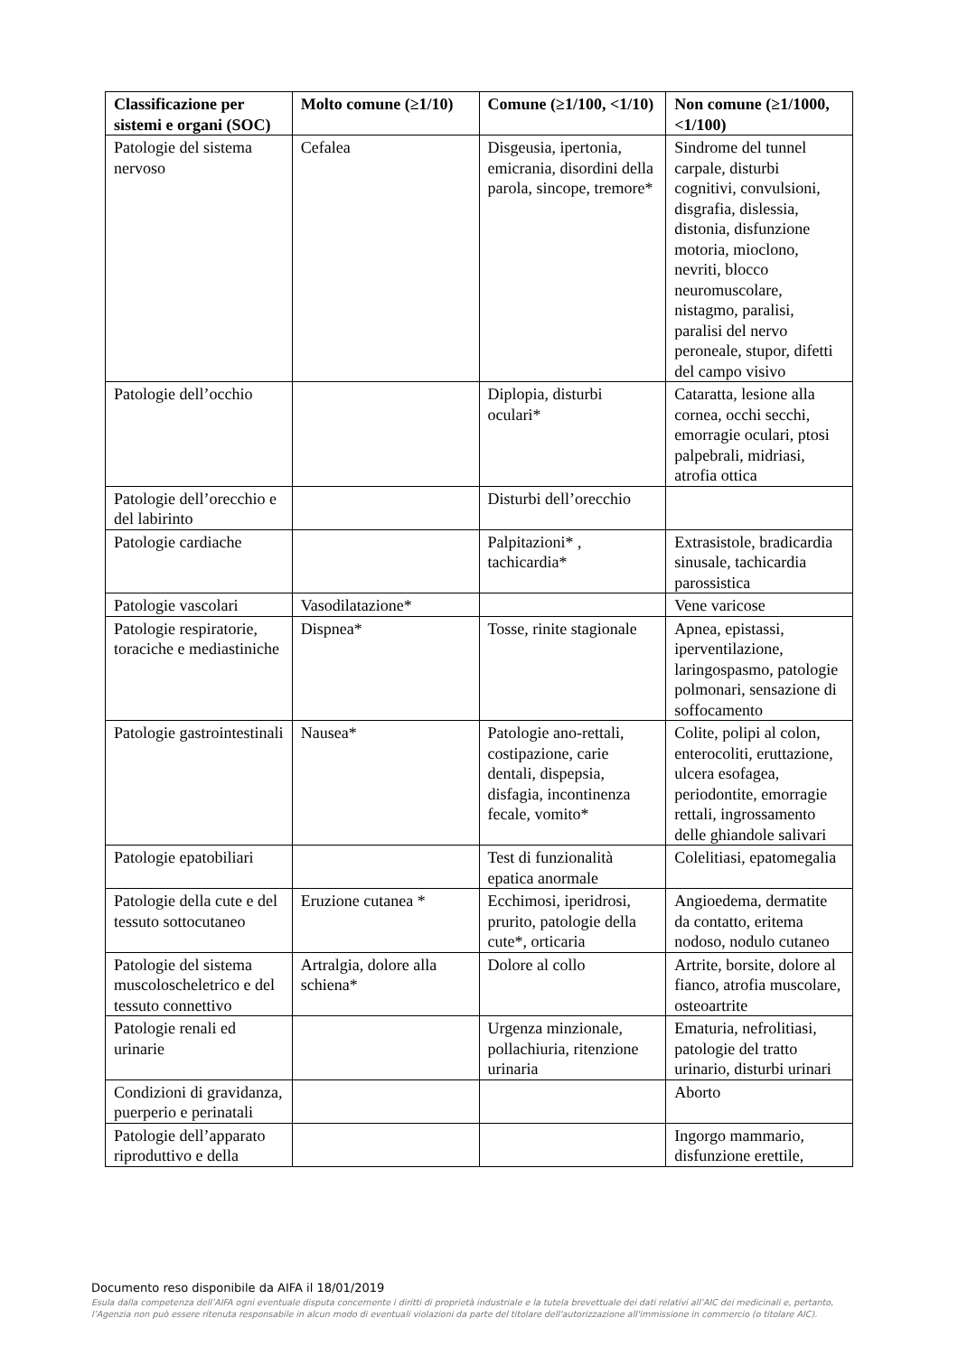| Classificazione per sistemi e organi (SOC) | Molto comune (≥1/10) | Comune (≥1/100, <1/10) | Non comune (≥1/1000, <1/100) |
| --- | --- | --- | --- |
| Patologie del sistema nervoso | Cefalea | Disgeusia, ipertonia, emicrania, disordini della parola, sincope, tremore* | Sindrome del tunnel carpale, disturbi cognitivi, convulsioni, disgrafia, dislessia, distonia, disfunzione motoria, mioclono, nevriti, blocco neuromuscolare, nistagmo, paralisi, paralisi del nervo peroneale, stupor, difetti del campo visivo |
| Patologie dell’occhio | | Diplopia, disturbi oculari* | Cataratta, lesione alla cornea, occhi secchi, emorragie oculari, ptosi palpebrali, midriasi, atrofia ottica |
| Patologie dell’orecchio e del labirinto | | Disturbi dell’orecchio | |
| Patologie cardiache | | Palpitazioni* , tachicardia* | Extrasistole, bradicardia sinusale, tachicardia parossistica |
| Patologie vascolari | Vasodilatazione* | | Vene varicose |
| Patologie respiratorie, toraciche e mediastiniche | Dispnea* | Tosse, rinite stagionale | Apnea, epistassi, iperventilazione, laringospasmo, patologie polmonari, sensazione di soffocamento |
| Patologie gastrointestinali | Nausea* | Patologie ano-rettali, costipazione, carie dentali, dispepsia, disfagia, incontinenza fecale, vomito* | Colite, polipi al colon, enterocoliti, eruttazione, ulcera esofagea, periodontite, emorragie rettali, ingrossamento delle ghiandole salivari |
| Patologie epatobiliari | | Test di funzionalità epatica anormale | Colelitiasi, epatomegalia |
| Patologie della cute e del tessuto sottocutaneo | Eruzione cutanea * | Ecchimosi, iperidrosi, prurito, patologie della cute*, orticaria | Angioedema, dermatite da contatto, eritema nodoso, nodulo cutaneo |
| Patologie del sistema muscoloscheletrico e del tessuto connettivo | Artralgia, dolore alla schiena* | Dolore al collo | Artrite, borsite, dolore al fianco, atrofia muscolare, osteoartrite |
| Patologie renali ed urinarie | | Urgenza minzionale, pollachiuria, ritenzione urinaria | Ematuria, nefrolitiasi, patologie del tratto urinario, disturbi urinari |
| Condizioni di gravidanza, puerperio e perinatali | | | Aborto |
| Patologie dell’apparato riproduttivo e della | | | Ingorgo mammario, disfunzione erettile, |
Documento reso disponibile da AIFA il 18/01/2019
Esula dalla competenza dell’AIFA ogni eventuale disputa concernente i diritti di proprietà industriale e la tutela brevettuale dei dati relativi all’AIC dei medicinali e, pertanto, l’Agenzia non può essere ritenuta responsabile in alcun modo di eventuali violazioni da parte del titolare dell'autorizzazione all'immissione in commercio (o titolare AIC).